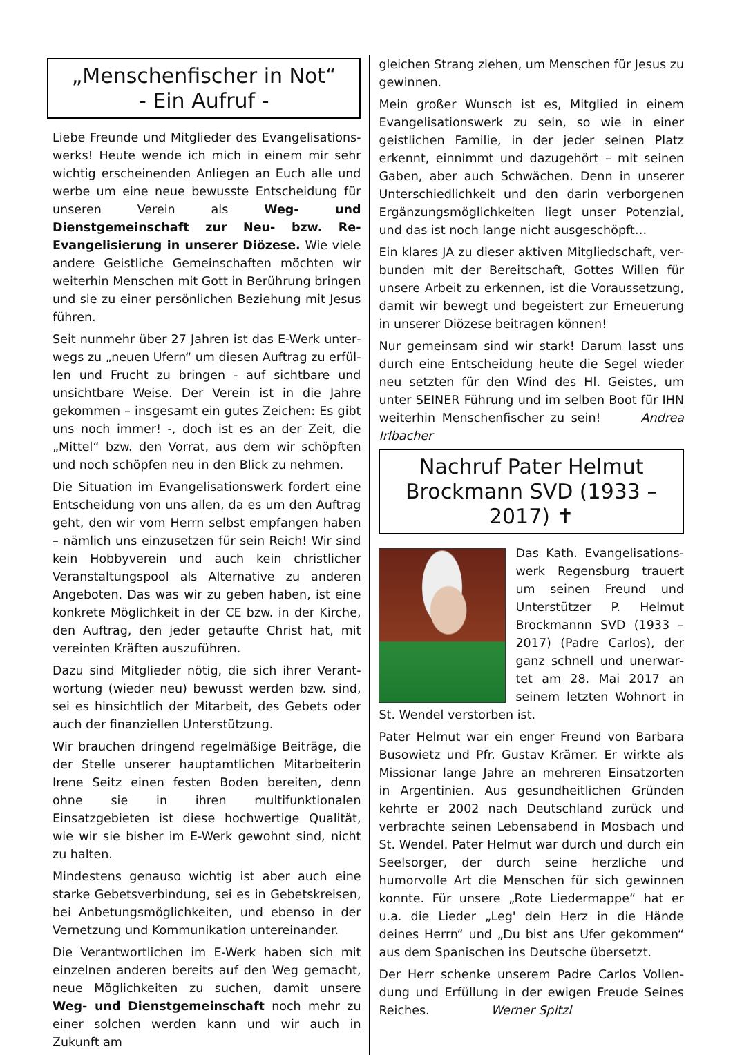„Menschenfischer in Not“
- Ein Aufruf -
Liebe Freunde und Mitglieder des Evangelisations­werks! Heute wende ich mich in einem mir sehr wichtig erscheinenden Anliegen an Euch alle und werbe um eine neue bewusste Entscheidung für unseren Verein als Weg- und Dienstgemeinschaft zur Neu- bzw. Re-Evangelisierung in unserer Diözese. Wie viele andere Geistliche Gemeinschaf­ten möchten wir weiterhin Menschen mit Gott in Berührung bringen und sie zu einer persönlichen Beziehung mit Jesus führen.
Seit nunmehr über 27 Jahren ist das E-Werk unter­wegs zu „neuen Ufern“ um diesen Auftrag zu erfül­len und Frucht zu bringen - auf sichtbare und unsichtbare Weise. Der Verein ist in die Jahre gekommen – insgesamt ein gutes Zeichen: Es gibt uns noch immer! -, doch ist es an der Zeit, die „Mit­tel“ bzw. den Vorrat, aus dem wir schöpften und noch schöpfen neu in den Blick zu nehmen.
Die Situation im Evangelisationswerk fordert eine Entscheidung von uns allen, da es um den Auftrag geht, den wir vom Herrn selbst empfangen haben – nämlich uns einzusetzen für sein Reich! Wir sind kein Hobbyverein und auch kein christlicher Veran­staltungspool als Alternative zu anderen Angebo­ten. Das was wir zu geben haben, ist eine konkrete Möglichkeit in der CE bzw. in der Kirche, den Auf­trag, den jeder getaufte Christ hat, mit vereinten Kräften auszuführen.
Dazu sind Mitglieder nötig, die sich ihrer Verant­wortung (wieder neu) bewusst werden bzw. sind, sei es hinsichtlich der Mitarbeit, des Gebets oder auch der finanziellen Unterstützung.
Wir brauchen dringend regelmäßige Beiträge, die der Stelle unserer hauptamtlichen Mitarbeiterin Irene Seitz einen festen Boden bereiten, denn ohne sie in ihren multifunktionalen Einsatzgebieten ist diese hochwertige Qualität, wie wir sie bisher im E-Werk gewohnt sind, nicht zu halten.
Mindestens genauso wichtig ist aber auch eine starke Gebetsverbindung, sei es in Gebetskreisen, bei Anbetungsmöglichkeiten, und ebenso in der Vernetzung und Kommunikation untereinander.
Die Verantwortlichen im E-Werk haben sich mit einzelnen anderen bereits auf den Weg gemacht, neue Möglichkeiten zu suchen, damit unsere Weg- und Dienstgemeinschaft noch mehr zu einer sol­chen werden kann und wir auch in Zukunft am
gleichen Strang ziehen, um Menschen für Jesus zu gewinnen.
Mein großer Wunsch ist es, Mitglied in einem Evan­gelisationswerk zu sein, so wie in einer geistlichen Familie, in der jeder seinen Platz erkennt, einnimmt und dazugehört – mit seinen Gaben, aber auch Schwächen. Denn in unserer Unterschiedlichkeit und den darin verborgenen Ergänzungsmöglichkei­ten liegt unser Potenzial, und das ist noch lange nicht ausgeschöpft…
Ein klares JA zu dieser aktiven Mitgliedschaft, ver­bunden mit der Bereitschaft, Gottes Willen für unsere Arbeit zu erkennen, ist die Voraussetzung, damit wir bewegt und begeistert zur Erneuerung in unserer Diözese beitragen können!
Nur gemeinsam sind wir stark! Darum lasst uns durch eine Entscheidung heute die Segel wieder neu setzten für den Wind des Hl. Geistes, um unter SEINER Führung und im selben Boot für IHN weiter­hin Menschenfischer zu sein! Andrea Irlbacher
Nachruf Pater Helmut Brockmann SVD (1933 – 2017) ✝
Das Kath. Evangelisations­werk Regensburg trauert um seinen Freund und Unterstützer P. Helmut Brockmannn SVD (1933 – 2017) (Padre Carlos), der ganz schnell und unerwar­tet am 28. Mai 2017 an seinem letzten Wohnort in St. Wendel verstorben ist.
Pater Helmut war ein enger Freund von Barbara Busowietz und Pfr. Gustav Krämer. Er wirkte als Missionar lange Jahre an mehreren Einsatzorten in Argentinien. Aus gesundheitlichen Gründen kehrte er 2002 nach Deutschland zurück und verbrachte seinen Lebensabend in Mosbach und St. Wendel. Pater Helmut war durch und durch ein Seelsorger, der durch seine herzliche und humorvolle Art die Menschen für sich gewinnen konnte. Für unsere „Rote Liedermappe“ hat er u.a. die Lieder „Leg' dein Herz in die Hände deines Herrn“ und „Du bist ans Ufer gekommen“ aus dem Spanischen ins Deutsche übersetzt.
Der Herr schenke unserem Padre Carlos Vollen­dung und Erfüllung in der ewigen Freude Seines Reiches. Werner Spitzl